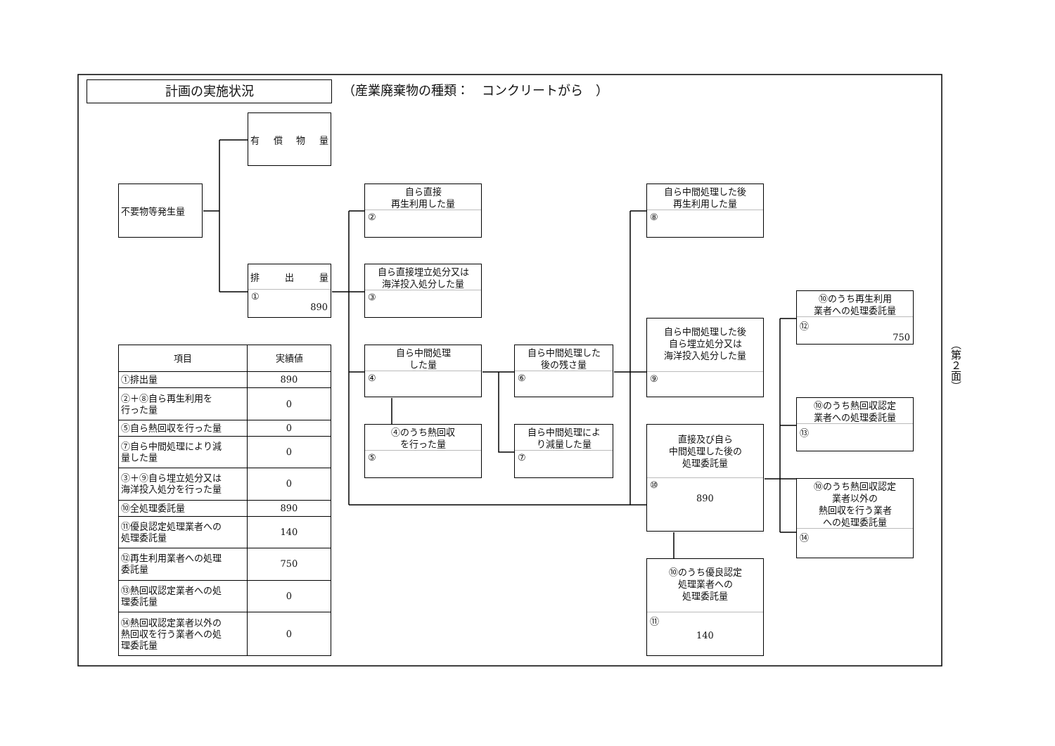計画の実施状況
（産業廃棄物の種類：　コンクリートがら　）
有 償 物 量
不要物等発生量
排 出 量
①
890
自ら直接
再生利用した量
②
自ら直接埋立処分又は
海洋投入処分した量
③
自ら中間処理
した量
④
④のうち熱回収
を行った量
⑤
自ら中間処理した
後の残さ量
⑥
自ら中間処理によ
り減量した量
⑦
自ら中間処理した後
再生利用した量
⑧
自ら中間処理した後
自ら埋立処分又は
海洋投入処分した量
⑨
直接及び自ら
中間処理した後の
処理委託量
⑩
890
⑩のうち優良認定
処理業者への
処理委託量
⑪
140
⑩のうち再生利用
業者への処理委託量
⑫
750
⑩のうち熱回収認定
業者への処理委託量
⑬
⑩のうち熱回収認定
業者以外の
熱回収を行う業者
への処理委託量
⑭
| 項目 | 実績値 |
| --- | --- |
| ①排出量 | 890 |
| ②＋⑧自ら再生利用を 行った量 | 0 |
| ⑤自ら熱回収を行った量 | 0 |
| ⑦自ら中間処理により減 量した量 | 0 |
| ③＋⑨自ら埋立処分又は 海洋投入処分を行った量 | 0 |
| ⑩全処理委託量 | 890 |
| ⑪優良認定処理業者への 処理委託量 | 140 |
| ⑫再生利用業者への処理 委託量 | 750 |
| ⑬熱回収認定業者への処 理委託量 | 0 |
| ⑭熱回収認定業者以外の 熱回収を行う業者への処 理委託量 | 0 |
（第２面）